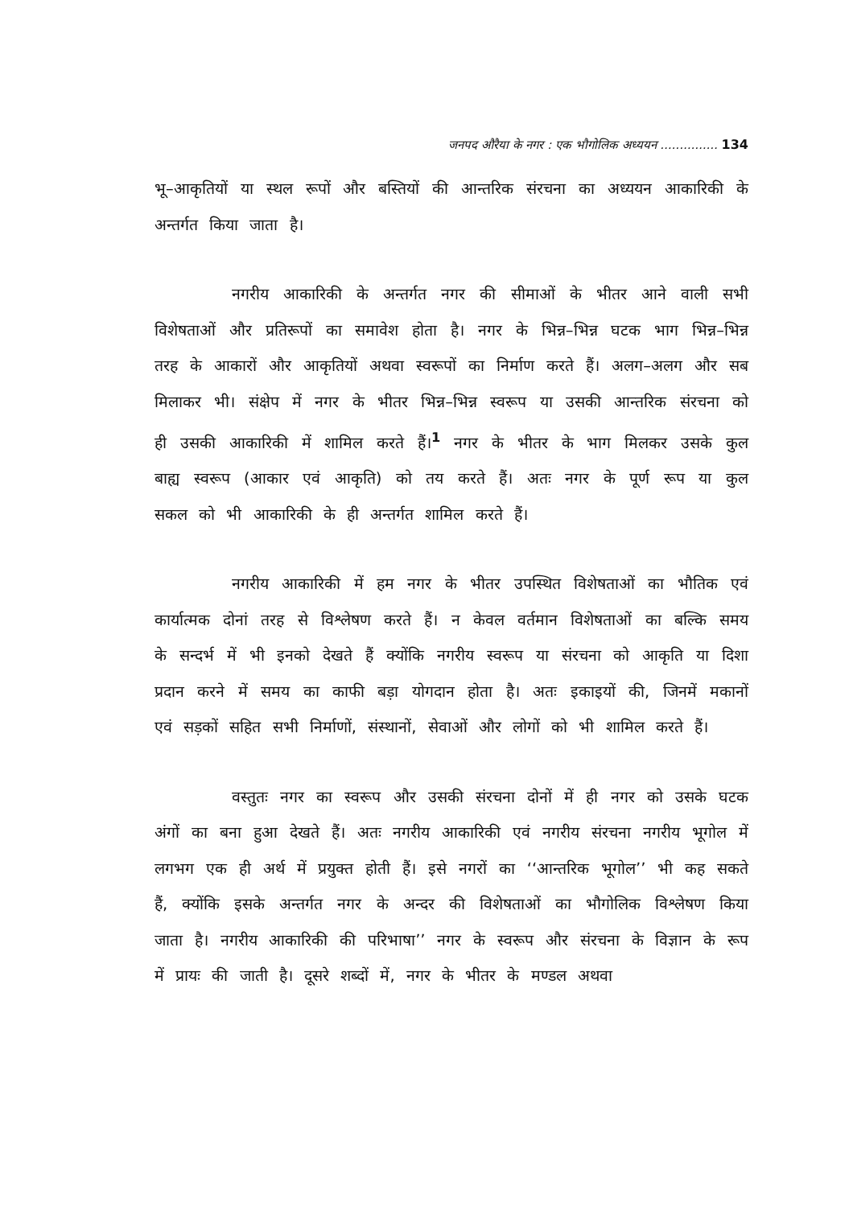जनपद औरैया के नगर : एक भौगोलिक अध्ययन ............... 134
भू–आकृतियों या स्थल रूपों और बस्तियों की आन्तरिक संरचना का अध्ययन आकारिकी के अन्तर्गत किया जाता है।
नगरीय आकारिकी के अन्तर्गत नगर की सीमाओं के भीतर आने वाली सभी विशेषताओं और प्रतिरूपों का समावेश होता है। नगर के भिन्न–भिन्न घटक भाग भिन्न–भिन्न तरह के आकारों और आकृतियों अथवा स्वरूपों का निर्माण करते हैं। अलग–अलग और सब मिलाकर भी। संक्षेप में नगर के भीतर भिन्न–भिन्न स्वरूप या उसकी आन्तरिक संरचना को ही उसकी आकारिकी में शामिल करते हैं।<sup>1</sup> नगर के भीतर के भाग मिलकर उसके कुल बाह्य स्वरूप (आकार एवं आकृति) को तय करते हैं। अतः नगर के पूर्ण रूप या कुल सकल को भी आकारिकी के ही अन्तर्गत शामिल करते हैं।
नगरीय आकारिकी में हम नगर के भीतर उपस्थित विशेषताओं का भौतिक एवं कार्यात्मक दोनां तरह से विश्लेषण करते हैं। न केवल वर्तमान विशेषताओं का बल्कि समय के सन्दर्भ में भी इनको देखते हैं क्योंकि नगरीय स्वरूप या संरचना को आकृति या दिशा प्रदान करने में समय का काफी बड़ा योगदान होता है। अतः इकाइयों की, जिनमें मकानों एवं सड़कों सहित सभी निर्माणों, संस्थानों, सेवाओं और लोगों को भी शामिल करते हैं।
वस्तुतः नगर का स्वरूप और उसकी संरचना दोनों में ही नगर को उसके घटक अंगों का बना हुआ देखते हैं। अतः नगरीय आकारिकी एवं नगरीय संरचना नगरीय भूगोल में लगभग एक ही अर्थ में प्रयुक्त होती हैं। इसे नगरों का ‘‘आन्तरिक भूगोल’’ भी कह सकते हैं, क्योंकि इसके अन्तर्गत नगर के अन्दर की विशेषताओं का भौगोलिक विश्लेषण किया जाता है। नगरीय आकारिकी की परिभाषा’’ नगर के स्वरूप और संरचना के विज्ञान के रूप में प्रायः की जाती है। दूसरे शब्दों में, नगर के भीतर के मण्डल अथवा